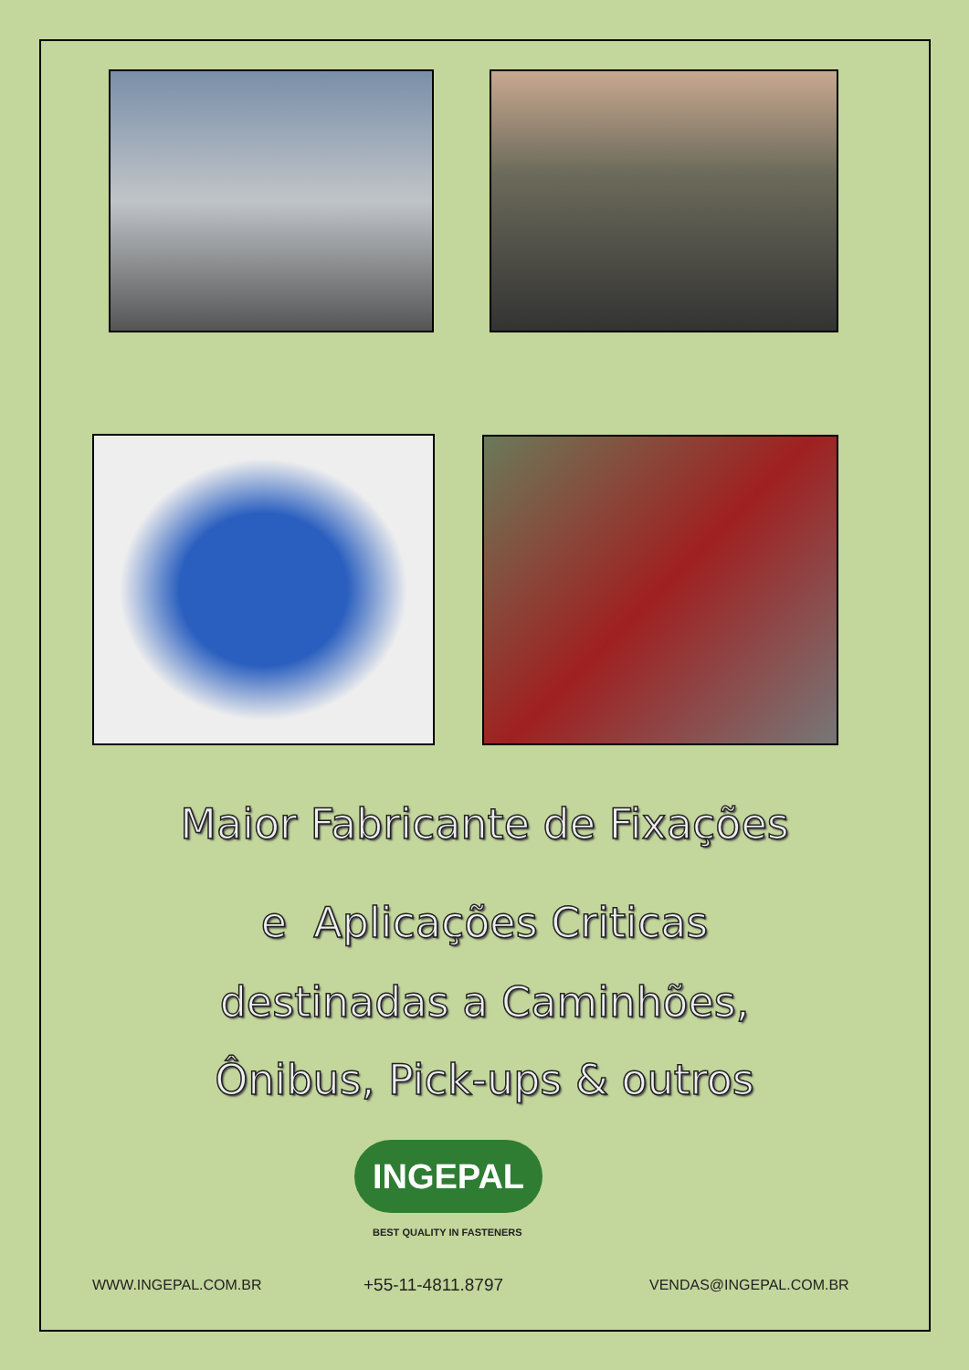Maior Fabricante de Fixações
e Aplicações Criticas
destinadas a Caminhões,
Ônibus, Pick-ups & outros
INGEPAL
BEST QUALITY IN FASTENERS
WWW.INGEPAL.COM.BR +55-11-4811.8797 VENDAS@INGEPAL.COM.BR